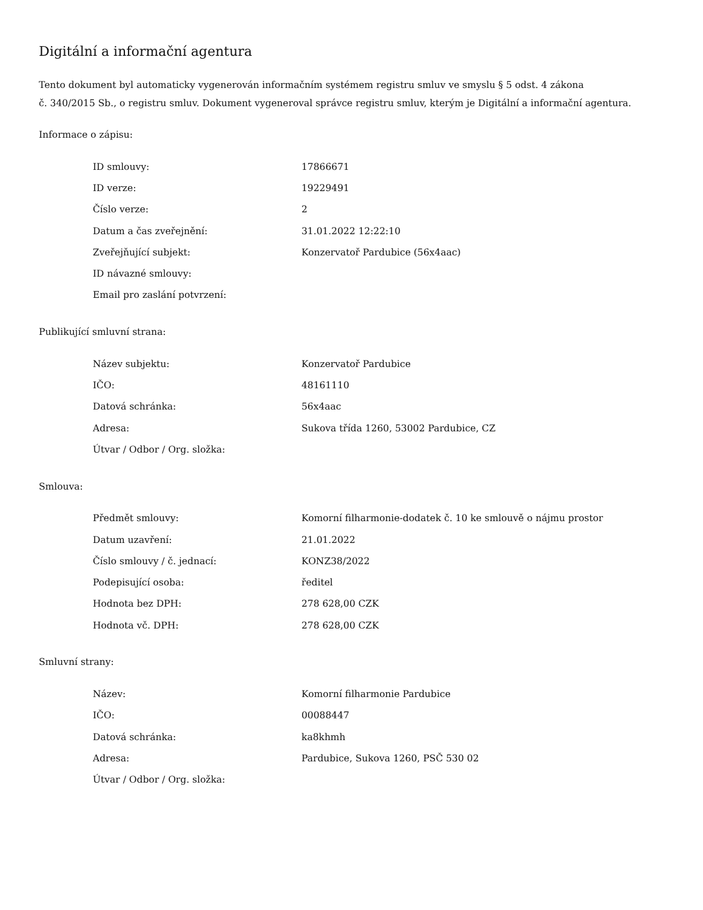Digitální a informační agentura
Tento dokument byl automaticky vygenerován informačním systémem registru smluv ve smyslu § 5 odst. 4 zákona
č. 340/2015 Sb., o registru smluv. Dokument vygeneroval správce registru smluv, kterým je Digitální a informační agentura.
Informace o zápisu:
| ID smlouvy: | 17866671 |
| ID verze: | 19229491 |
| Číslo verze: | 2 |
| Datum a čas zveřejnění: | 31.01.2022 12:22:10 |
| Zveřejňující subjekt: | Konzervatoř Pardubice (56x4aac) |
| ID návazné smlouvy: | |
| Email pro zaslání potvrzení: | |
Publikující smluvní strana:
| Název subjektu: | Konzervatoř Pardubice |
| IČO: | 48161110 |
| Datová schránka: | 56x4aac |
| Adresa: | Sukova třída 1260, 53002 Pardubice, CZ |
| Útvar / Odbor / Org. složka: | |
Smlouva:
| Předmět smlouvy: | Komorní filharmonie-dodatek č. 10 ke smlouvě o nájmu prostor |
| Datum uzavření: | 21.01.2022 |
| Číslo smlouvy / č. jednací: | KONZ38/2022 |
| Podepisující osoba: | ředitel |
| Hodnota bez DPH: | 278 628,00 CZK |
| Hodnota vč. DPH: | 278 628,00 CZK |
Smluvní strany:
| Název: | Komorní filharmonie Pardubice |
| IČO: | 00088447 |
| Datová schránka: | ka8khmh |
| Adresa: | Pardubice, Sukova 1260, PSČ 530 02 |
| Útvar / Odbor / Org. složka: | |